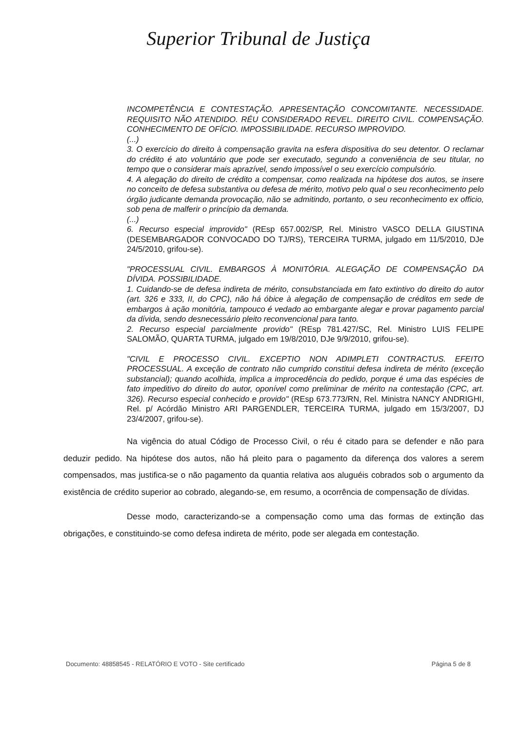Superior Tribunal de Justiça
INCOMPETÊNCIA E CONTESTAÇÃO. APRESENTAÇÃO CONCOMITANTE. NECESSIDADE. REQUISITO NÃO ATENDIDO. RÉU CONSIDERADO REVEL. DIREITO CIVIL. COMPENSAÇÃO. CONHECIMENTO DE OFÍCIO. IMPOSSIBILIDADE. RECURSO IMPROVIDO.
(...)
3. O exercício do direito à compensação gravita na esfera dispositiva do seu detentor. O reclamar do crédito é ato voluntário que pode ser executado, segundo a conveniência de seu titular, no tempo que o considerar mais aprazível, sendo impossível o seu exercício compulsório.
4. A alegação do direito de crédito a compensar, como realizada na hipótese dos autos, se insere no conceito de defesa substantiva ou defesa de mérito, motivo pelo qual o seu reconhecimento pelo órgão judicante demanda provocação, não se admitindo, portanto, o seu reconhecimento ex officio, sob pena de malferir o princípio da demanda.
(...)
6. Recurso especial improvido" (REsp 657.002/SP, Rel. Ministro VASCO DELLA GIUSTINA (DESEMBARGADOR CONVOCADO DO TJ/RS), TERCEIRA TURMA, julgado em 11/5/2010, DJe 24/5/2010, grifou-se).
"PROCESSUAL CIVIL. EMBARGOS À MONITÓRIA. ALEGAÇÃO DE COMPENSAÇÃO DA DÍVIDA. POSSIBILIDADE.
1. Cuidando-se de defesa indireta de mérito, consubstanciada em fato extintivo do direito do autor (art. 326 e 333, II, do CPC), não há óbice à alegação de compensação de créditos em sede de embargos à ação monitória, tampouco é vedado ao embargante alegar e provar pagamento parcial da dívida, sendo desnecessário pleito reconvencional para tanto.
2. Recurso especial parcialmente provido" (REsp 781.427/SC, Rel. Ministro LUIS FELIPE SALOMÃO, QUARTA TURMA, julgado em 19/8/2010, DJe 9/9/2010, grifou-se).
"CIVIL E PROCESSO CIVIL. EXCEPTIO NON ADIMPLETI CONTRACTUS. EFEITO PROCESSUAL. A exceção de contrato não cumprido constitui defesa indireta de mérito (exceção substancial); quando acolhida, implica a improcedência do pedido, porque é uma das espécies de fato impeditivo do direito do autor, oponível como preliminar de mérito na contestação (CPC, art. 326). Recurso especial conhecido e provido" (REsp 673.773/RN, Rel. Ministra NANCY ANDRIGHI, Rel. p/ Acórdão Ministro ARI PARGENDLER, TERCEIRA TURMA, julgado em 15/3/2007, DJ 23/4/2007, grifou-se).
Na vigência do atual Código de Processo Civil, o réu é citado para se defender e não para deduzir pedido. Na hipótese dos autos, não há pleito para o pagamento da diferença dos valores a serem compensados, mas justifica-se o não pagamento da quantia relativa aos aluguéis cobrados sob o argumento da existência de crédito superior ao cobrado, alegando-se, em resumo, a ocorrência de compensação de dívidas.
Desse modo, caracterizando-se a compensação como uma das formas de extinção das obrigações, e constituindo-se como defesa indireta de mérito, pode ser alegada em contestação.
Documento: 48858545 - RELATÓRIO E VOTO - Site certificado Página 5 de 8